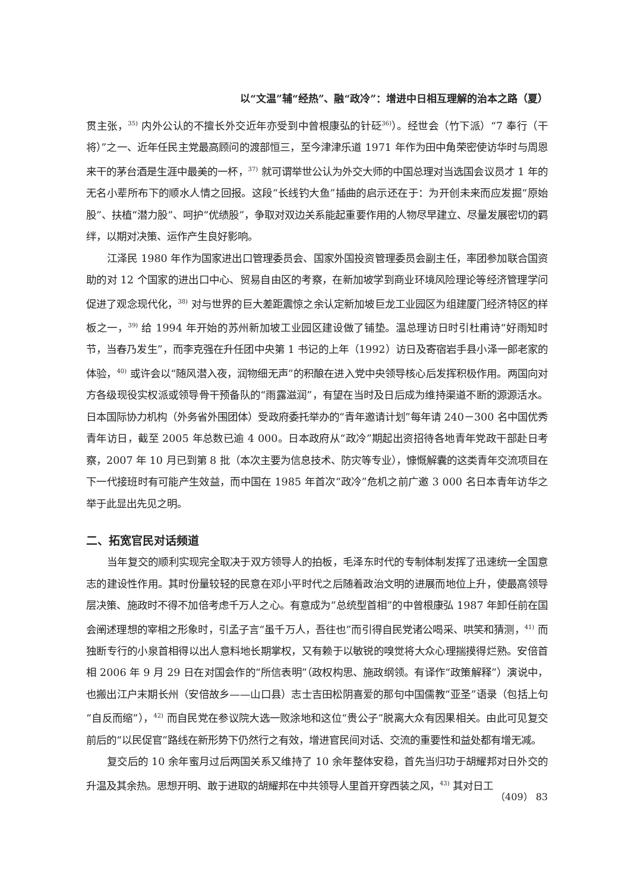以“文温”辅“经热”、融“政冷”：增进中日相互理解的治本之路（夏）
贯主张，<sup>35)</sup> 内外公认的不擅长外交近年亦受到中曾根康弘的针砭<sup>36)</sup>）。经世会（竹下派）“7 奉行（干将）”之一、近年任民主党最高顾问的渡部恒三，至今津津乐道 1971 年作为田中角荣密使访华时与周恩来干的茅台酒是生涯中最美的一杯，<sup>37)</sup> 就可谓举世公认为外交大师的中国总理对当选国会议员才 1 年的无名小辈所布下的顺水人情之回报。这段“长线钓大鱼”插曲的启示还在于：为开创未来而应发掘“原始股”、扶植“潜力股”、呵护“优绩股”，争取对双边关系能起重要作用的人物尽早建立、尽量发展密切的羁绊，以期对决策、运作产生良好影响。
江泽民 1980 年作为国家进出口管理委员会、国家外国投资管理委员会副主任，率团参加联合国资助的对 12 个国家的进出口中心、贸易自由区的考察，在新加坡学到商业环境风险理论等经济管理学问促进了观念现代化，<sup>38)</sup> 对与世界的巨大差距震惊之余认定新加坡巨龙工业园区为组建厦门经济特区的样板之一，<sup>39)</sup> 给 1994 年开始的苏州新加坡工业园区建设做了铺垫。温总理访日时引杜甫诗“好雨知时节，当春乃发生”，而李克强在升任团中央第 1 书记的上年（1992）访日及寄宿岩手县小泽一郎老家的体验，<sup>40)</sup> 或许会以“随风潜入夜，润物细无声”的积酿在进入党中央领导核心后发挥积极作用。两国向对方各级现役实权派或领导骨干预备队的“雨露滋润”，有望在当时及日后成为维持渠道不断的源源活水。日本国际协力机构（外务省外围团体）受政府委托举办的“青年邀请计划”每年请 240－300 名中国优秀青年访日，截至 2005 年总数已逾 4 000。日本政府从“政冷”期起出资招待各地青年党政干部赴日考察，2007 年 10 月已到第 8 批（本次主要为信息技术、防灾等专业），慷慨解囊的这类青年交流项目在下一代接班时有可能产生效益，而中国在 1985 年首次“政冷”危机之前广邀 3 000 名日本青年访华之举于此显出先见之明。
二、拓宽官民对话频道
当年复交的顺利实现完全取决于双方领导人的拍板，毛泽东时代的专制体制发挥了迅速统一全国意志的建设性作用。其时份量较轻的民意在邓小平时代之后随着政治文明的进展而地位上升，使最高领导层决策、施政时不得不加倍考虑千万人之心。有意成为“总统型首相”的中曾根康弘 1987 年卸任前在国会阐述理想的宰相之形象时，引孟子言“虽千万人，吾往也”而引得自民党诸公喝采、哄笑和猜测，<sup>41)</sup> 而独断专行的小泉首相得以出人意料地长期掌权，又有赖于以敏锐的嗅觉将大众心理揣摸得烂熟。安倍首相 2006 年 9 月 29 日在对国会作的“所信表明”（政权构思、施政纲领。有译作“政策解释”）演说中，也搬出江户末期长州（安倍故乡——山口县）志士吉田松阴喜爱的那句中国儒教“亚圣”语录（包括上句“自反而缩”），<sup>42)</sup> 而自民党在参议院大选一败涂地和这位“贵公子”脱离大众有因果相关。由此可见复交前后的“以民促官”路线在新形势下仍然行之有效，增进官民间对话、交流的重要性和益处都有增无减。
复交后的 10 余年蜜月过后两国关系又维持了 10 余年整体安稳，首先当归功于胡耀邦对日外交的升温及其余热。思想开明、敢于进取的胡耀邦在中共领导人里首开穿西装之风，<sup>43)</sup> 其对日工
（409） 83